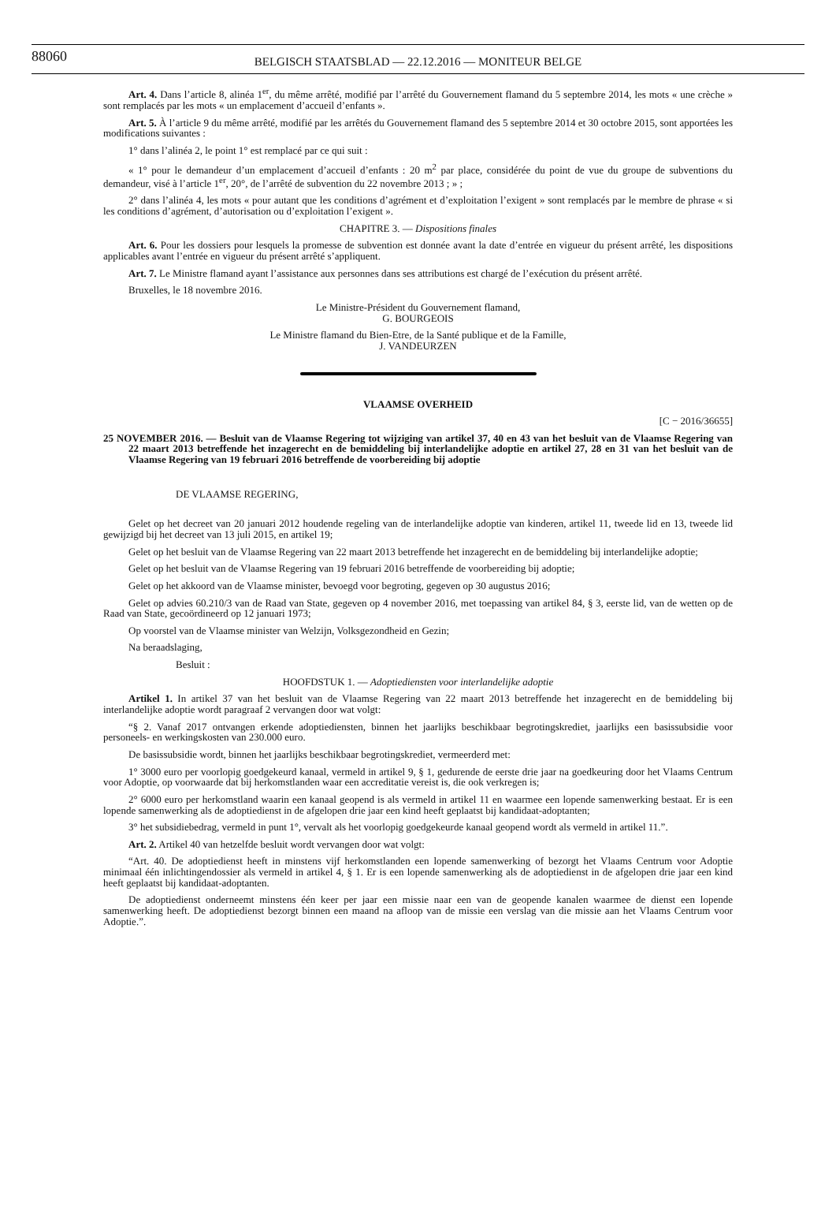88060 BELGISCH STAATSBLAD — 22.12.2016 — MONITEUR BELGE
Art. 4. Dans l’article 8, alinéa 1<sup>er</sup>, du même arrêté, modifié par l’arrêté du Gouvernement flamand du 5 septembre 2014, les mots « une crèche » sont remplacés par les mots « un emplacement d’accueil d’enfants ».
Art. 5. À l’article 9 du même arrêté, modifié par les arrêtés du Gouvernement flamand des 5 septembre 2014 et 30 octobre 2015, sont apportées les modifications suivantes :
1° dans l’alinéa 2, le point 1° est remplacé par ce qui suit :
« 1° pour le demandeur d’un emplacement d’accueil d’enfants : 20 m<sup>2</sup> par place, considérée du point de vue du groupe de subventions du demandeur, visé à l’article 1<sup>er</sup>, 20°, de l’arrêté de subvention du 22 novembre 2013 ; » ;
2° dans l’alinéa 4, les mots « pour autant que les conditions d’agrément et d’exploitation l’exigent » sont remplacés par le membre de phrase « si les conditions d’agrément, d’autorisation ou d’exploitation l’exigent ».
CHAPITRE 3. — Dispositions finales
Art. 6. Pour les dossiers pour lesquels la promesse de subvention est donnée avant la date d’entrée en vigueur du présent arrêté, les dispositions applicables avant l’entrée en vigueur du présent arrêté s’appliquent.
Art. 7. Le Ministre flamand ayant l’assistance aux personnes dans ses attributions est chargé de l’exécution du présent arrêté.
Bruxelles, le 18 novembre 2016.
Le Ministre-Président du Gouvernement flamand,
G. BOURGEOIS
Le Ministre flamand du Bien-Etre, de la Santé publique et de la Famille,
J. VANDEURZEN
VLAAMSE OVERHEID
[C − 2016/36655]
25 NOVEMBER 2016. — Besluit van de Vlaamse Regering tot wijziging van artikel 37, 40 en 43 van het besluit van de Vlaamse Regering van 22 maart 2013 betreffende het inzagerecht en de bemiddeling bij interlandelijke adoptie en artikel 27, 28 en 31 van het besluit van de Vlaamse Regering van 19 februari 2016 betreffende de voorbereiding bij adoptie
DE VLAAMSE REGERING,
Gelet op het decreet van 20 januari 2012 houdende regeling van de interlandelijke adoptie van kinderen, artikel 11, tweede lid en 13, tweede lid gewijzigd bij het decreet van 13 juli 2015, en artikel 19;
Gelet op het besluit van de Vlaamse Regering van 22 maart 2013 betreffende het inzagerecht en de bemiddeling bij interlandelijke adoptie;
Gelet op het besluit van de Vlaamse Regering van 19 februari 2016 betreffende de voorbereiding bij adoptie;
Gelet op het akkoord van de Vlaamse minister, bevoegd voor begroting, gegeven op 30 augustus 2016;
Gelet op advies 60.210/3 van de Raad van State, gegeven op 4 november 2016, met toepassing van artikel 84, § 3, eerste lid, van de wetten op de Raad van State, gecoördineerd op 12 januari 1973;
Op voorstel van de Vlaamse minister van Welzijn, Volksgezondheid en Gezin;
Na beraadslaging,
Besluit :
HOOFDSTUK 1. — Adoptiediensten voor interlandelijke adoptie
Artikel 1. In artikel 37 van het besluit van de Vlaamse Regering van 22 maart 2013 betreffende het inzagerecht en de bemiddeling bij interlandelijke adoptie wordt paragraaf 2 vervangen door wat volgt:
“§ 2. Vanaf 2017 ontvangen erkende adoptiediensten, binnen het jaarlijks beschikbaar begrotingskrediet, jaarlijks een basissubsidie voor personeels- en werkingskosten van 230.000 euro.
De basissubsidie wordt, binnen het jaarlijks beschikbaar begrotingskrediet, vermeerderd met:
1° 3000 euro per voorlopig goedgekeurd kanaal, vermeld in artikel 9, § 1, gedurende de eerste drie jaar na goedkeuring door het Vlaams Centrum voor Adoptie, op voorwaarde dat bij herkomstlanden waar een accreditatie vereist is, die ook verkregen is;
2° 6000 euro per herkomstland waarin een kanaal geopend is als vermeld in artikel 11 en waarmee een lopende samenwerking bestaat. Er is een lopende samenwerking als de adoptiedienst in de afgelopen drie jaar een kind heeft geplaatst bij kandidaat-adoptanten;
3° het subsidiebedrag, vermeld in punt 1°, vervalt als het voorlopig goedgekeurde kanaal geopend wordt als vermeld in artikel 11.”.
Art. 2. Artikel 40 van hetzelfde besluit wordt vervangen door wat volgt:
“Art. 40. De adoptiedienst heeft in minstens vijf herkomstlanden een lopende samenwerking of bezorgt het Vlaams Centrum voor Adoptie minimaal één inlichtingendossier als vermeld in artikel 4, § 1. Er is een lopende samenwerking als de adoptiedienst in de afgelopen drie jaar een kind heeft geplaatst bij kandidaat-adoptanten.
De adoptiedienst onderneemt minstens één keer per jaar een missie naar een van de geopende kanalen waarmee de dienst een lopende samenwerking heeft. De adoptiedienst bezorgt binnen een maand na afloop van de missie een verslag van die missie aan het Vlaams Centrum voor Adoptie.”.